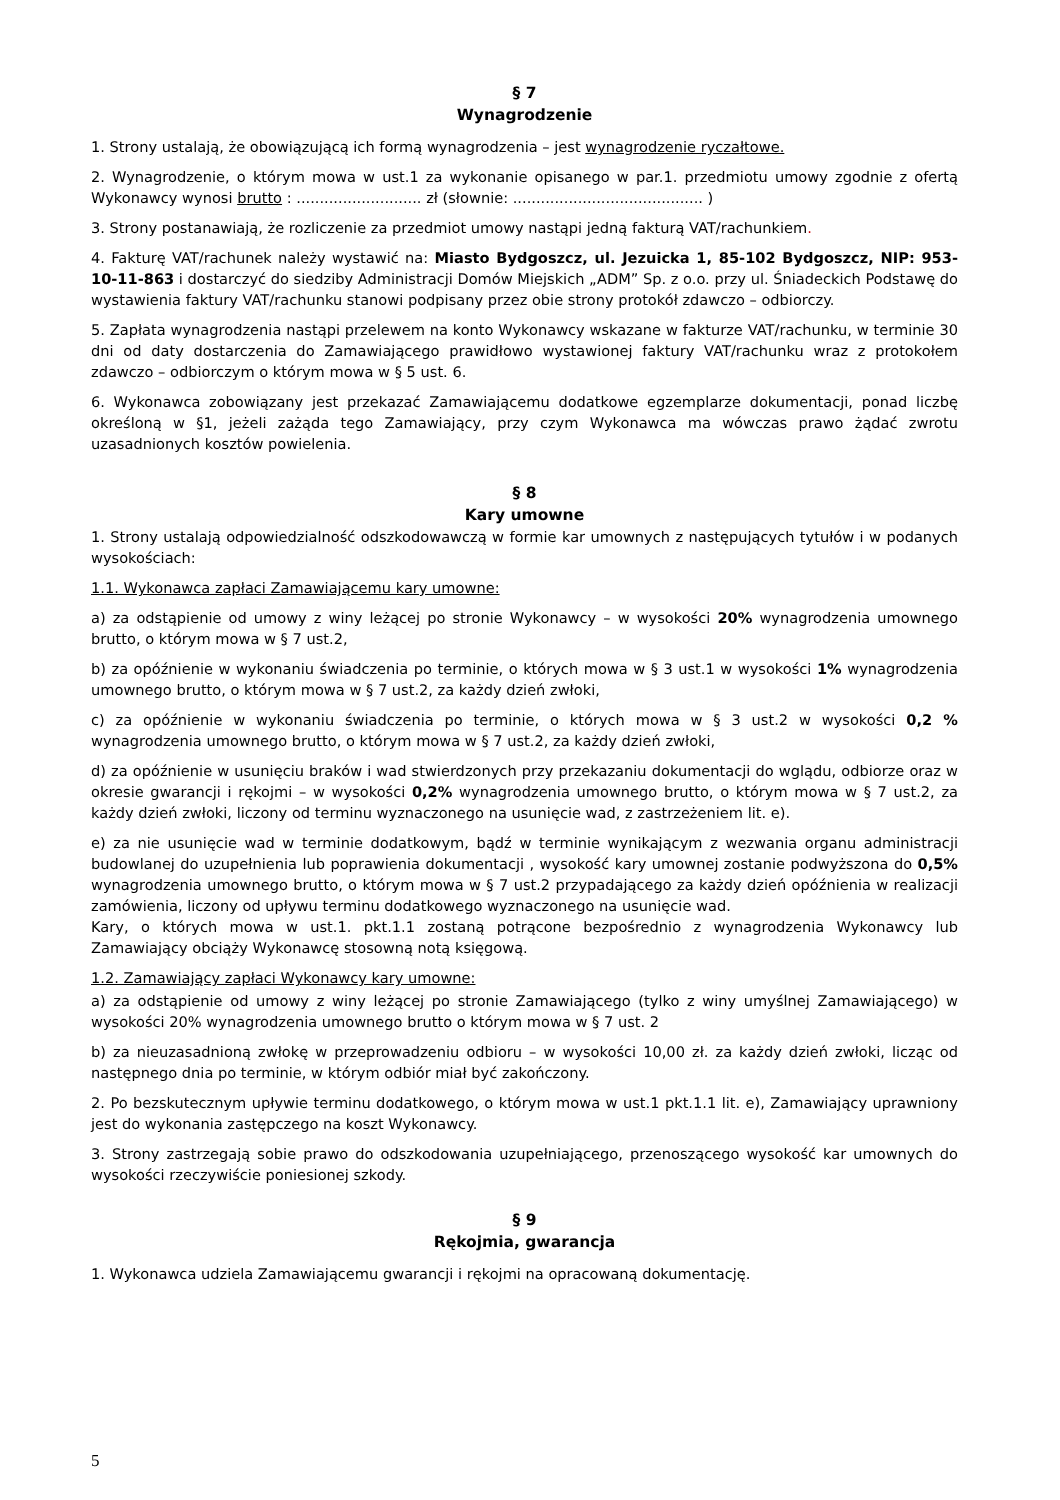§ 7
Wynagrodzenie
1. Strony ustalają, że obowiązującą ich formą wynagrodzenia – jest wynagrodzenie ryczałtowe.
2. Wynagrodzenie, o którym mowa w ust.1 za wykonanie opisanego w par.1. przedmiotu umowy zgodnie z ofertą Wykonawcy wynosi brutto : ........................... zł (słownie: ......................................... )
3. Strony postanawiają, że rozliczenie za przedmiot umowy nastąpi jedną fakturą VAT/rachunkiem.
4. Fakturę VAT/rachunek należy wystawić na: Miasto Bydgoszcz, ul. Jezuicka 1, 85-102 Bydgoszcz, NIP: 953-10-11-863 i dostarczyć do siedziby Administracji Domów Miejskich „ADM” Sp. z o.o. przy ul. Śniadeckich Podstawę do wystawienia faktury VAT/rachunku stanowi podpisany przez obie strony protokół zdawczo – odbiorczy.
5. Zapłata wynagrodzenia nastąpi przelewem na konto Wykonawcy wskazane w fakturze VAT/rachunku, w terminie 30 dni od daty dostarczenia do Zamawiającego prawidłowo wystawionej faktury VAT/rachunku wraz z protokołem zdawczo – odbiorczym o którym mowa w § 5 ust. 6.
6. Wykonawca zobowiązany jest przekazać Zamawiającemu dodatkowe egzemplarze dokumentacji, ponad liczbę określoną w §1, jeżeli zażąda tego Zamawiający, przy czym Wykonawca ma wówczas prawo żądać zwrotu uzasadnionych kosztów powielenia.
§ 8
Kary umowne
1. Strony ustalają odpowiedzialność odszkodowawczą w formie kar umownych z następujących tytułów i w podanych wysokościach:
1.1. Wykonawca zapłaci Zamawiającemu kary umowne:
a) za odstąpienie od umowy z winy leżącej po stronie Wykonawcy – w wysokości 20% wynagrodzenia umownego brutto, o którym mowa w § 7 ust.2,
b) za opóźnienie w wykonaniu świadczenia po terminie, o których mowa w § 3 ust.1 w wysokości 1% wynagrodzenia umownego brutto, o którym mowa w § 7 ust.2, za każdy dzień zwłoki,
c) za opóźnienie w wykonaniu świadczenia po terminie, o których mowa w § 3 ust.2 w wysokości 0,2 % wynagrodzenia umownego brutto, o którym mowa w § 7 ust.2, za każdy dzień zwłoki,
d) za opóźnienie w usunięciu braków i wad stwierdzonych przy przekazaniu dokumentacji do wglądu, odbiorze oraz w okresie gwarancji i rękojmi – w wysokości 0,2% wynagrodzenia umownego brutto, o którym mowa w § 7 ust.2, za każdy dzień zwłoki, liczony od terminu wyznaczonego na usunięcie wad, z zastrzeżeniem lit. e).
e) za nie usunięcie wad w terminie dodatkowym, bądź w terminie wynikającym z wezwania organu administracji budowlanej do uzupełnienia lub poprawienia dokumentacji , wysokość kary umownej zostanie podwyższona do 0,5% wynagrodzenia umownego brutto, o którym mowa w § 7 ust.2 przypadającego za każdy dzień opóźnienia w realizacji zamówienia, liczony od upływu terminu dodatkowego wyznaczonego na usunięcie wad.
Kary, o których mowa w ust.1. pkt.1.1 zostaną potrącone bezpośrednio z wynagrodzenia Wykonawcy lub Zamawiający obciąży Wykonawcę stosowną notą księgową.
1.2. Zamawiający zapłaci Wykonawcy kary umowne:
a) za odstąpienie od umowy z winy leżącej po stronie Zamawiającego (tylko z winy umyślnej Zamawiającego) w wysokości 20% wynagrodzenia umownego brutto o którym mowa w § 7 ust. 2
b) za nieuzasadnioną zwłokę w przeprowadzeniu odbioru – w wysokości 10,00 zł. za każdy dzień zwłoki, licząc od następnego dnia po terminie, w którym odbiór miał być zakończony.
2. Po bezskutecznym upływie terminu dodatkowego, o którym mowa w ust.1 pkt.1.1 lit. e), Zamawiający uprawniony jest do wykonania zastępczego na koszt Wykonawcy.
3. Strony zastrzegają sobie prawo do odszkodowania uzupełniającego, przenoszącego wysokość kar umownych do wysokości rzeczywiście poniesionej szkody.
§ 9
Rękojmia, gwarancja
1. Wykonawca udziela Zamawiającemu gwarancji i rękojmi na opracowaną dokumentację.
5